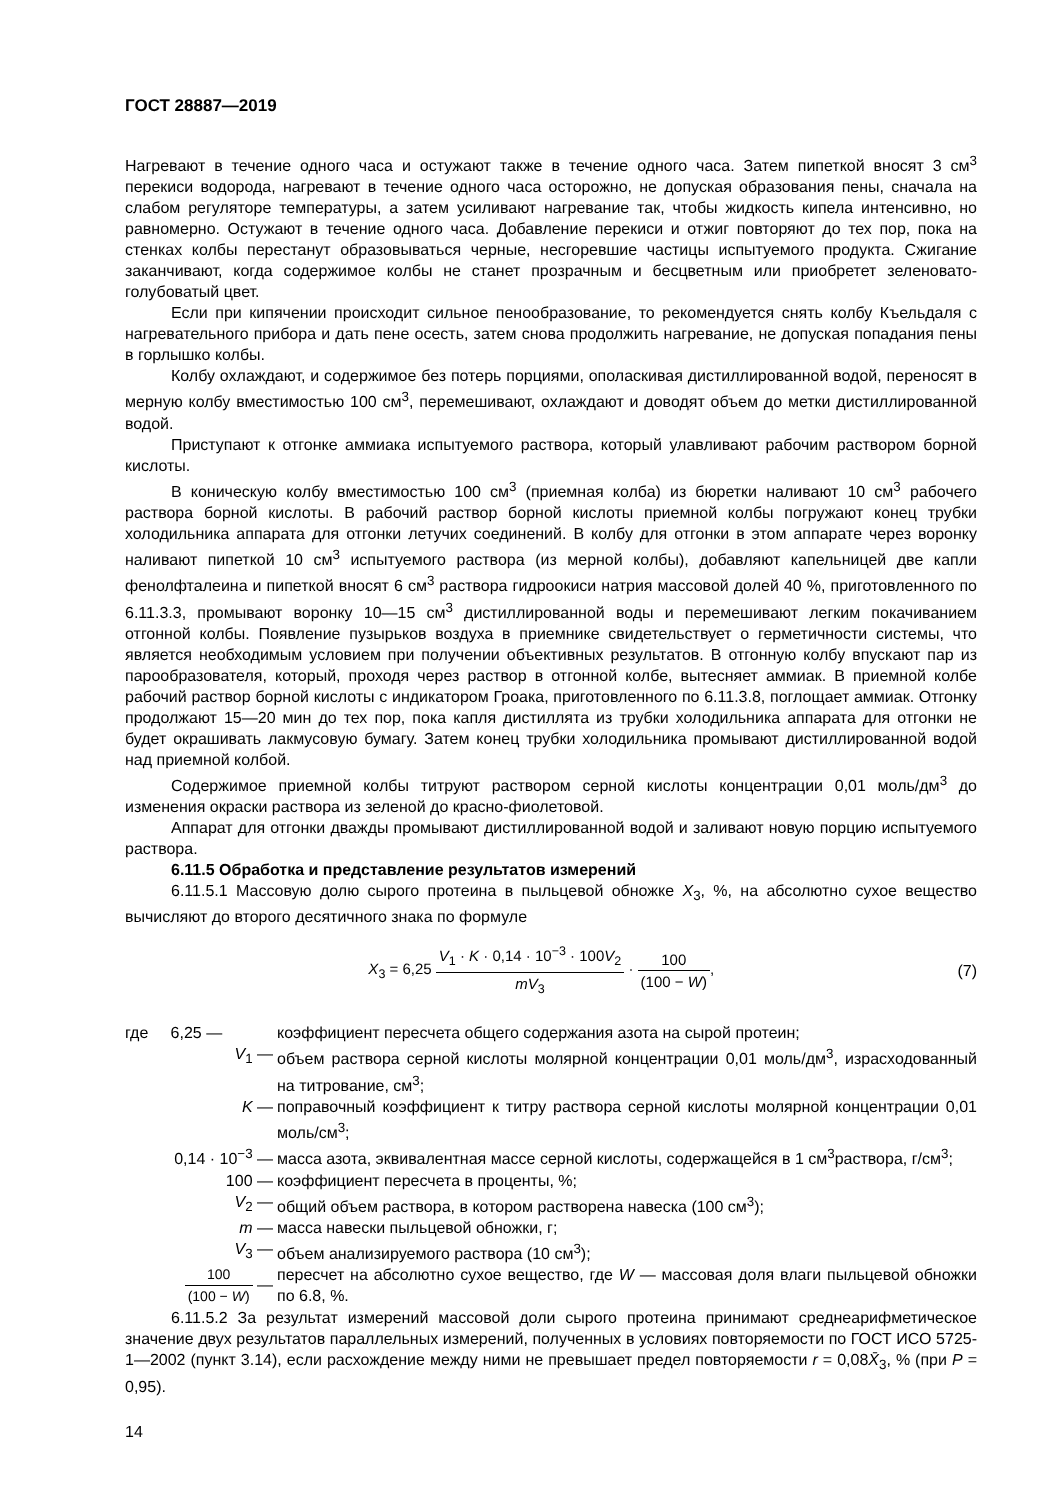ГОСТ 28887—2019
Нагревают в течение одного часа и остужают также в течение одного часа. Затем пипеткой вносят 3 см<sup>3</sup> перекиси водорода, нагревают в течение одного часа осторожно, не допуская образования пены, сначала на слабом регуляторе температуры, а затем усиливают нагревание так, чтобы жидкость кипела интенсивно, но равномерно. Остужают в течение одного часа. Добавление перекиси и отжиг повторяют до тех пор, пока на стенках колбы перестанут образовываться черные, несгоревшие частицы испытуемого продукта. Сжигание заканчивают, когда содержимое колбы не станет прозрачным и бесцветным или приобретет зеленовато-голубоватый цвет.
Если при кипячении происходит сильное пенообразование, то рекомендуется снять колбу Къельдаля с нагревательного прибора и дать пене осесть, затем снова продолжить нагревание, не допуская попадания пены в горлышко колбы.
Колбу охлаждают, и содержимое без потерь порциями, ополаскивая дистиллированной водой, переносят в мерную колбу вместимостью 100 см<sup>3</sup>, перемешивают, охлаждают и доводят объем до метки дистиллированной водой.
Приступают к отгонке аммиака испытуемого раствора, который улавливают рабочим раствором борной кислоты.
В коническую колбу вместимостью 100 см<sup>3</sup> (приемная колба) из бюретки наливают 10 см<sup>3</sup> рабочего раствора борной кислоты. В рабочий раствор борной кислоты приемной колбы погружают конец трубки холодильника аппарата для отгонки летучих соединений. В колбу для отгонки в этом аппарате через воронку наливают пипеткой 10 см<sup>3</sup> испытуемого раствора (из мерной колбы), добавляют капельницей две капли фенолфталеина и пипеткой вносят 6 см<sup>3</sup> раствора гидроокиси натрия массовой долей 40 %, приготовленного по 6.11.3.3, промывают воронку 10—15 см<sup>3</sup> дистиллированной воды и перемешивают легким покачиванием отгонной колбы. Появление пузырьков воздуха в приемнике свидетельствует о герметичности системы, что является необходимым условием при получении объективных результатов. В отгонную колбу впускают пар из парообразователя, который, проходя через раствор в отгонной колбе, вытесняет аммиак. В приемной колбе рабочий раствор борной кислоты с индикатором Гроака, приготовленного по 6.11.3.8, поглощает аммиак. Отгонку продолжают 15—20 мин до тех пор, пока капля дистиллята из трубки холодильника аппарата для отгонки не будет окрашивать лакмусовую бумагу. Затем конец трубки холодильника промывают дистиллированной водой над приемной колбой.
Содержимое приемной колбы титруют раствором серной кислоты концентрации 0,01 моль/дм<sup>3</sup> до изменения окраски раствора из зеленой до красно-фиолетовой.
Аппарат для отгонки дважды промывают дистиллированной водой и заливают новую порцию испытуемого раствора.
6.11.5 Обработка и представление результатов измерений
6.11.5.1 Массовую долю сырого протеина в пыльцевой обножке X<sub>3</sub>, %, на абсолютно сухое вещество вычисляют до второго десятичного знака по формуле
X<sub>3</sub> = 6,25 V<sub>1</sub> · K · 0,14 · 10<sup>−3</sup> · 100V<sub>2</sub> mV<sub>3</sub> · 100 (100 − W),
(7)
где 6,25 — коэффициент пересчета общего содержания азота на сырой протеин;
V<sub>1</sub> — объем раствора серной кислоты молярной концентрации 0,01 моль/дм<sup>3</sup>, израсходованный на титрование, см<sup>3</sup>;
K — поправочный коэффициент к титру раствора серной кислоты молярной концентрации 0,01 моль/см<sup>3</sup>;
0,14 · 10<sup>−3</sup> — масса азота, эквивалентная массе серной кислоты, содержащейся в 1 см<sup>3</sup>раствора, г/см<sup>3</sup>;
100 — коэффициент пересчета в проценты, %;
V<sub>2</sub> — общий объем раствора, в котором растворена навеска (100 см<sup>3</sup>);
m — масса навески пыльцевой обножки, г;
V<sub>3</sub> — объем анализируемого раствора (10 см<sup>3</sup>);
100 (100 − W) — пересчет на абсолютно сухое вещество, где W — массовая доля влаги пыльцевой обножки по 6.8, %.
6.11.5.2 За результат измерений массовой доли сырого протеина принимают среднеарифметическое значение двух результатов параллельных измерений, полученных в условиях повторяемости по ГОСТ ИСО 5725-1—2002 (пункт 3.14), если расхождение между ними не превышает предел повторяемости r = 0,08X̄<sub>3</sub>, % (при P = 0,95).
14